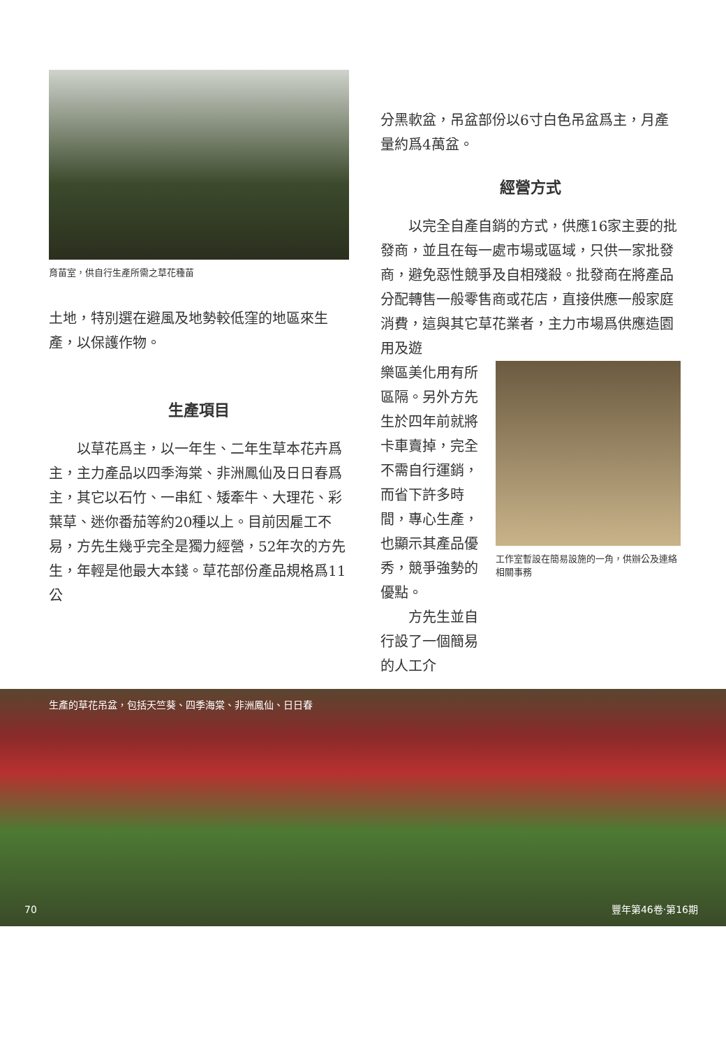育苗室，供自行生產所需之草花種苗
土地，特別選在避風及地勢較低窪的地區來生產，以保護作物。
生產項目
　　以草花爲主，以一年生、二年生草本花卉爲主，主力產品以四季海棠、非洲鳳仙及日日春爲主，其它以石竹、一串紅、矮牽牛、大理花、彩葉草、迷你番茄等約20種以上。目前因雇工不易，方先生幾乎完全是獨力經營，52年次的方先生，年輕是他最大本錢。草花部份產品規格爲11公
分黑軟盆，吊盆部份以6寸白色吊盆爲主，月產量約爲4萬盆。
經營方式
　　以完全自產自銷的方式，供應16家主要的批發商，並且在每一處市場或區域，只供一家批發商，避免惡性競爭及自相殘殺。批發商在將產品分配轉售一般零售商或花店，直接供應一般家庭消費，這與其它草花業者，主力市場爲供應造園用及遊
樂區美化用有所區隔。另外方先生於四年前就將卡車賣掉，完全不需自行運銷，而省下許多時間，專心生產，也顯示其產品優秀，競爭強勢的優點。
　　方先生並自行設了一個簡易的人工介
工作室暫設在簡易設施的一角，供辦公及連絡相關事務
生產的草花吊盆，包括天竺葵、四季海棠、非洲鳳仙、日日春
70 豐年第46卷‧第16期